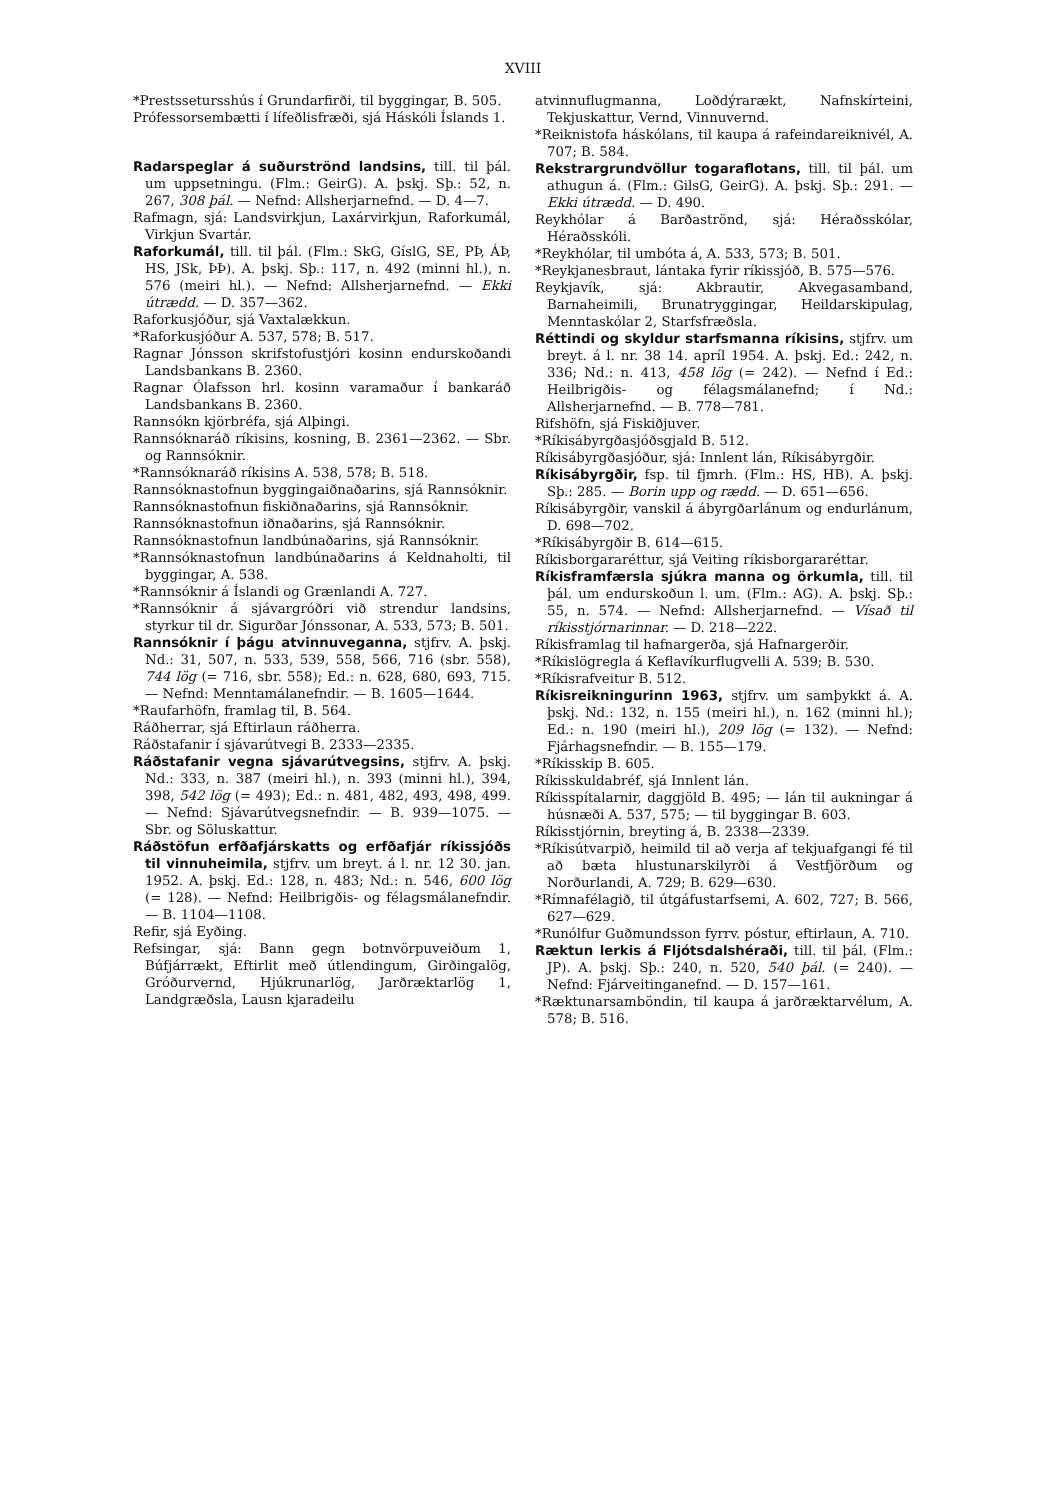XVIII
*Prestssetursshús í Grundarfirði, til byggingar, B. 505.
Prófessorsembætti í lífeðlisfræði, sjá Háskóli Íslands 1.
Radarspeglar á suðurströnd landsins, till. til þál. um uppsetningu. (Flm.: GeirG). A. þskj. Sþ.: 52, n. 267, 308 þál. — Nefnd: Allsherjarnefnd. — D. 4—7.
Rafmagn, sjá: Landsvirkjun, Laxárvirkjun, Raforkumál, Virkjun Svartár.
Raforkumál, till. til þál. (Flm.: SkG, GíslG, SE, PÞ, ÁÞ, HS, JSk, ÞÞ). A. þskj. Sþ.: 117, n. 492 (minni hl.), n. 576 (meiri hl.). — Nefnd: Allsherjarnefnd. — Ekki útrædd. — D. 357—362.
Raforkusjóður, sjá Vaxtalækkun.
*Raforkusjóður A. 537, 578; B. 517.
Ragnar Jónsson skrifstofustjóri kosinn endurskoðandi Landsbankans B. 2360.
Ragnar Ólafsson hrl. kosinn varamaður í bankaráð Landsbankans B. 2360.
Rannsókn kjörbréfa, sjá Alþingi.
Rannsóknaráð ríkisins, kosning, B. 2361—2362. — Sbr. og Rannsóknir.
*Rannsóknaráð ríkisins A. 538, 578; B. 518.
Rannsóknastofnun byggingaiðnaðarins, sjá Rannsóknir.
Rannsóknastofnun fiskiðnaðarins, sjá Rannsóknir.
Rannsóknastofnun iðnaðarins, sjá Rannsóknir.
Rannsóknastofnun landbúnaðarins, sjá Rannsóknir.
*Rannsóknastofnun landbúnaðarins á Keldnaholti, til byggingar, A. 538.
*Rannsóknir á Íslandi og Grænlandi A. 727.
*Rannsóknir á sjávargróðri við strendur landsins, styrkur til dr. Sigurðar Jónssonar, A. 533, 573; B. 501.
Rannsóknir í þágu atvinnuveganna, stjfrv. A. þskj. Nd.: 31, 507, n. 533, 539, 558, 566, 716 (sbr. 558), 744 lög (= 716, sbr. 558); Ed.: n. 628, 680, 693, 715. — Nefnd: Menntamálanefndir. — B. 1605—1644.
*Raufarhöfn, framlag til, B. 564.
Ráðherrar, sjá Eftirlaun ráðherra.
Ráðstafanir í sjávarútvegi B. 2333—2335.
Ráðstafanir vegna sjávarútvegsins, stjfrv. A. þskj. Nd.: 333, n. 387 (meiri hl.), n. 393 (minni hl.), 394, 398, 542 lög (= 493); Ed.: n. 481, 482, 493, 498, 499. — Nefnd: Sjávarútvegsnefndir. — B. 939—1075. — Sbr. og Söluskattur.
Ráðstöfun erfðafjárskatts og erfðafjár ríkissjóðs til vinnuheimila, stjfrv. um breyt. á l. nr. 12 30. jan. 1952. A. þskj. Ed.: 128, n. 483; Nd.: n. 546, 600 lög (= 128). — Nefnd: Heilbrigðis- og félagsmálanefndir. — B. 1104—1108.
Refir, sjá Eyðing.
Refsingar, sjá: Bann gegn botnvörpuveiðum 1, Búfjárrækt, Eftirlit með útlendingum, Girðingalög, Gróðurvernd, Hjúkrunarlög, Jarðræktarlög 1, Landgræðsla, Lausn kjaradeilu
atvinnuflugmanna, Loðdýrarækt, Nafnskírteini, Tekjuskattur, Vernd, Vinnuvernd.
*Reiknistofa háskólans, til kaupa á rafeindareiknivél, A. 707; B. 584.
Rekstrargrundvöllur togaraflotans, till. til þál. um athugun á. (Flm.: GilsG, GeirG). A. þskj. Sþ.: 291. — Ekki útrædd. — D. 490.
Reykhólar á Barðaströnd, sjá: Héraðsskólar, Héraðsskóli.
*Reykhólar, til umbóta á, A. 533, 573; B. 501.
*Reykjanesbraut, lántaka fyrir ríkissjóð, B. 575—576.
Reykjavík, sjá: Akbrautir, Akvegasamband, Barnaheimili, Brunatryggingar, Heildarskipulag, Menntaskólar 2, Starfsfræðsla.
Réttindi og skyldur starfsmanna ríkisins, stjfrv. um breyt. á l. nr. 38 14. apríl 1954. A. þskj. Ed.: 242, n. 336; Nd.: n. 413, 458 lög (= 242). — Nefnd í Ed.: Heilbrigðis- og félagsmálanefnd; í Nd.: Allsherjarnefnd. — B. 778—781.
Rifshöfn, sjá Fiskiðjuver.
*Ríkisábyrgðasjóðsgjald B. 512.
Ríkisábyrgðasjóður, sjá: Innlent lán, Ríkisábyrgðir.
Ríkisábyrgðir, fsp. til fjmrh. (Flm.: HS, HB). A. þskj. Sþ.: 285. — Borin upp og rædd. — D. 651—656.
Ríkisábyrgðir, vanskil á ábyrgðarlánum og endurlánum, D. 698—702.
*Ríkisábyrgðir B. 614—615.
Ríkisborgararéttur, sjá Veiting ríkisborgararéttar.
Ríkisframfærsla sjúkra manna og örkumla, till. til þál. um endurskoðun l. um. (Flm.: AG). A. þskj. Sþ.: 55, n. 574. — Nefnd: Allsherjarnefnd. — Vísað til ríkisstjórnarinnar. — D. 218—222.
Ríkisframlag til hafnargerða, sjá Hafnargerðir.
*Ríkislögregla á Keflavíkurflugvelli A. 539; B. 530.
*Ríkisrafveitur B. 512.
Ríkisreikningurinn 1963, stjfrv. um samþykkt á. A. þskj. Nd.: 132, n. 155 (meiri hl.), n. 162 (minni hl.); Ed.: n. 190 (meiri hl.), 209 lög (= 132). — Nefnd: Fjárhagsnefndir. — B. 155—179.
*Ríkisskip B. 605.
Ríkisskuldabréf, sjá Innlent lán.
Ríkisspítalarnir, daggjöld B. 495; — lán til aukningar á húsnæði A. 537, 575; — til byggingar B. 603.
Ríkisstjórnin, breyting á, B. 2338—2339.
*Ríkisútvarpið, heimild til að verja af tekjuafgangi fé til að bæta hlustunarskilyrði á Vestfjörðum og Norðurlandi, A. 729; B. 629—630.
*Rímnafélagið, til útgáfustarfsemi, A. 602, 727; B. 566, 627—629.
*Runólfur Guðmundsson fyrrv. póstur, eftirlaun, A. 710.
Ræktun lerkis á Fljótsdalshéraði, till. til þál. (Flm.: JP). A. þskj. Sþ.: 240, n. 520, 540 þál. (= 240). — Nefnd: Fjárveitinganefnd. — D. 157—161.
*Ræktunarsamböndin, til kaupa á jarðræktarvélum, A. 578; B. 516.